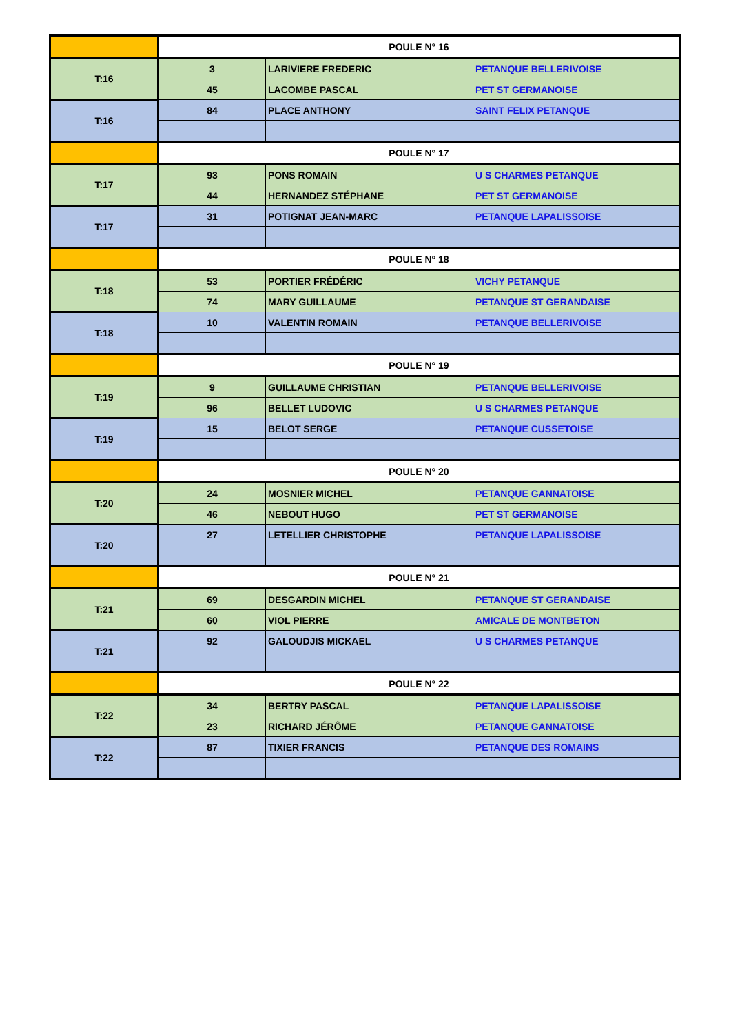| | POULE N° 16 | | |
| T:16 | 3 | LARIVIERE FREDERIC | PETANQUE BELLERIVOISE |
| | 45 | LACOMBE PASCAL | PET ST GERMANOISE |
| T:16 | 84 | PLACE ANTHONY | SAINT FELIX PETANQUE |
| | POULE N° 17 | | |
| T:17 | 93 | PONS ROMAIN | U S CHARMES PETANQUE |
| | 44 | HERNANDEZ STÉPHANE | PET ST GERMANOISE |
| T:17 | 31 | POTIGNAT JEAN-MARC | PETANQUE LAPALISSOISE |
| | POULE N° 18 | | |
| T:18 | 53 | PORTIER FRÉDÉRIC | VICHY PETANQUE |
| | 74 | MARY GUILLAUME | PETANQUE ST GERANDAISE |
| T:18 | 10 | VALENTIN ROMAIN | PETANQUE BELLERIVOISE |
| | POULE N° 19 | | |
| T:19 | 9 | GUILLAUME CHRISTIAN | PETANQUE BELLERIVOISE |
| | 96 | BELLET LUDOVIC | U S CHARMES PETANQUE |
| T:19 | 15 | BELOT SERGE | PETANQUE CUSSETOISE |
| | POULE N° 20 | | |
| T:20 | 24 | MOSNIER MICHEL | PETANQUE GANNATOISE |
| | 46 | NEBOUT HUGO | PET ST GERMANOISE |
| T:20 | 27 | LETELLIER CHRISTOPHE | PETANQUE LAPALISSOISE |
| | POULE N° 21 | | |
| T:21 | 69 | DESGARDIN MICHEL | PETANQUE ST GERANDAISE |
| | 60 | VIOL PIERRE | AMICALE DE MONTBETON |
| T:21 | 92 | GALOUDJIS MICKAEL | U S CHARMES PETANQUE |
| | POULE N° 22 | | |
| T:22 | 34 | BERTRY PASCAL | PETANQUE LAPALISSOISE |
| | 23 | RICHARD JÉRÔME | PETANQUE GANNATOISE |
| T:22 | 87 | TIXIER FRANCIS | PETANQUE DES ROMAINS |